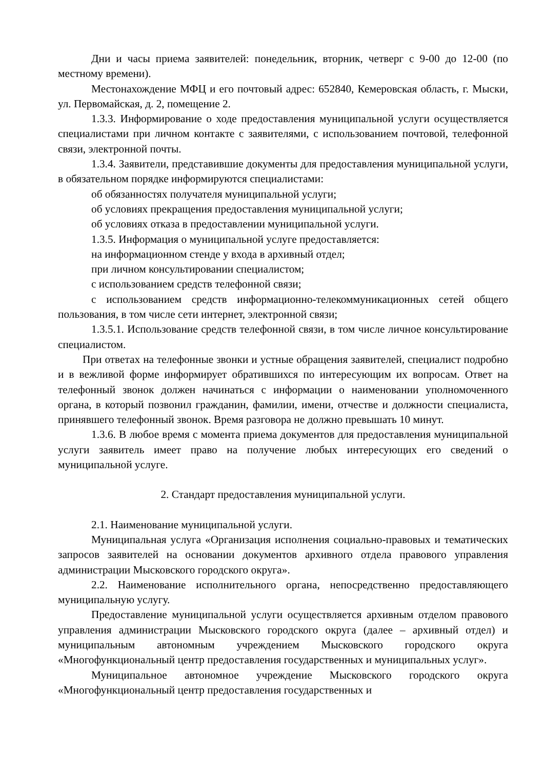Дни и часы приема заявителей: понедельник, вторник, четверг с 9-00 до 12-00 (по местному времени).
Местонахождение МФЦ и его почтовый адрес: 652840, Кемеровская область, г. Мыски, ул. Первомайская, д. 2, помещение 2.
1.3.3. Информирование о ходе предоставления муниципальной услуги осуществляется специалистами при личном контакте с заявителями, с использованием почтовой, телефонной связи, электронной почты.
1.3.4. Заявители, представившие документы для предоставления муниципальной услуги, в обязательном порядке информируются специалистами:
об обязанностях получателя муниципальной услуги;
об условиях прекращения предоставления муниципальной услуги;
об условиях отказа в предоставлении муниципальной услуги.
1.3.5. Информация о муниципальной услуге предоставляется:
на информационном стенде у входа в архивный отдел;
при личном консультировании специалистом;
с использованием средств телефонной связи;
с использованием средств информационно-телекоммуникационных сетей общего пользования, в том числе сети интернет, электронной связи;
1.3.5.1. Использование средств телефонной связи, в том числе личное консультирование специалистом.
При ответах на телефонные звонки и устные обращения заявителей, специалист подробно и в вежливой форме информирует обратившихся по интересующим их вопросам. Ответ на телефонный звонок должен начинаться с информации о наименовании уполномоченного органа, в который позвонил гражданин, фамилии, имени, отчестве и должности специалиста, принявшего телефонный звонок. Время разговора не должно превышать 10 минут.
1.3.6. В любое время с момента приема документов для предоставления муниципальной услуги заявитель имеет право на получение любых интересующих его сведений о муниципальной услуге.
2. Стандарт предоставления муниципальной услуги.
2.1. Наименование муниципальной услуги.
Муниципальная услуга «Организация исполнения социально-правовых и тематических запросов заявителей на основании документов архивного отдела правового управления администрации Мысковского городского округа».
2.2. Наименование исполнительного органа, непосредственно предоставляющего муниципальную услугу.
Предоставление муниципальной услуги осуществляется архивным отделом правового управления администрации Мысковского городского округа (далее – архивный отдел) и муниципальным автономным учреждением Мысковского городского округа «Многофункциональный центр предоставления государственных и муниципальных услуг».
Муниципальное автономное учреждение Мысковского городского округа «Многофункциональный центр предоставления государственных и